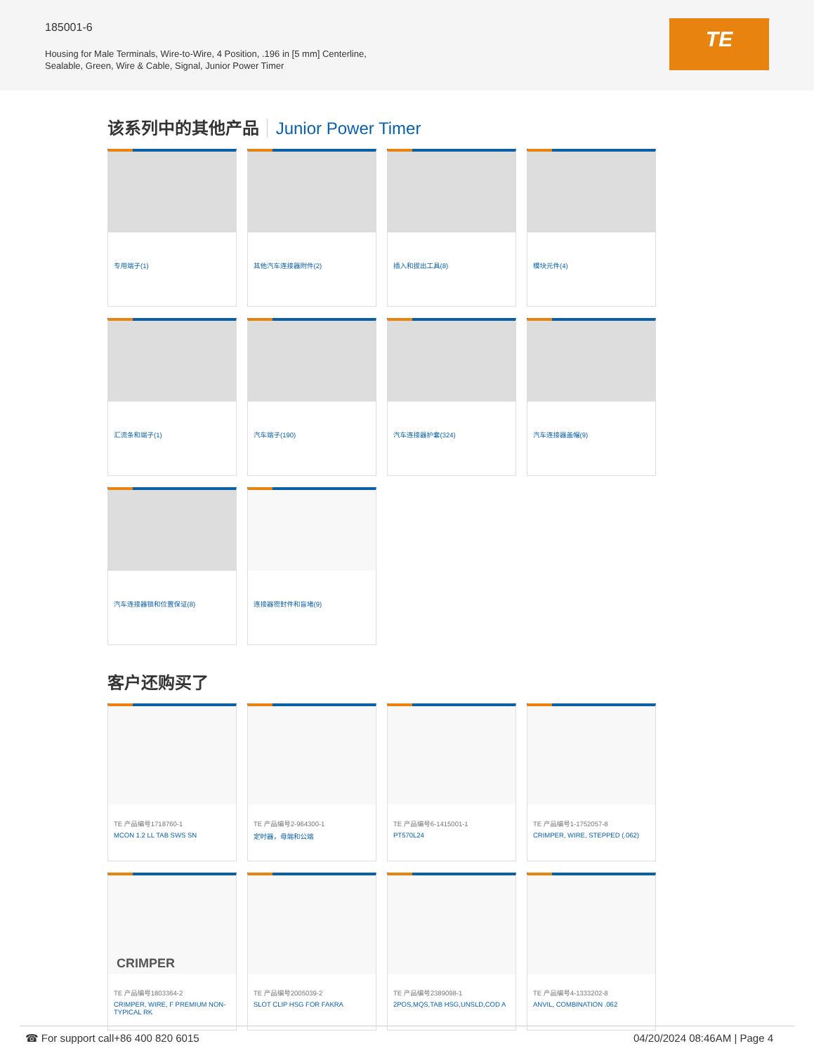185001-6
Housing for Male Terminals, Wire-to-Wire, 4 Position, .196 in [5 mm] Centerline, Sealable, Green, Wire & Cable, Signal, Junior Power Timer
TE
该系列中的其他产品 Junior Power Timer
专用端子(1)
其他汽车连接器附件(2)
插入和拔出工具(8)
模块元件(4)
汇流条和端子(1)
汽车端子(190)
汽车连接器护套(324)
汽车连接器盖帽(9)
汽车连接器锁和位置保证(8)
连接器密封件和盲堵(9)
客户还购买了
TE 产品编号1718760-1
MCON 1.2 LL TAB SWS SN
TE 产品编号2-964300-1
定时器，母端和公端
TE 产品编号6-1415001-1
PT570L24
TE 产品编号1-1752057-8
CRIMPER, WIRE, STEPPED (.062)
CRIMPER
TE 产品编号1803364-2
CRIMPER, WIRE, F PREMIUM NON-TYPICAL RK
TE 产品编号2005039-2
SLOT CLIP HSG FOR FAKRA
TE 产品编号2389098-1
2POS,MQS,TAB HSG,UNSLD,COD A
TE 产品编号4-1333202-8
ANVIL, COMBINATION .062
☎ For support call+86 400 820 6015 04/20/2024 08:46AM | Page 4